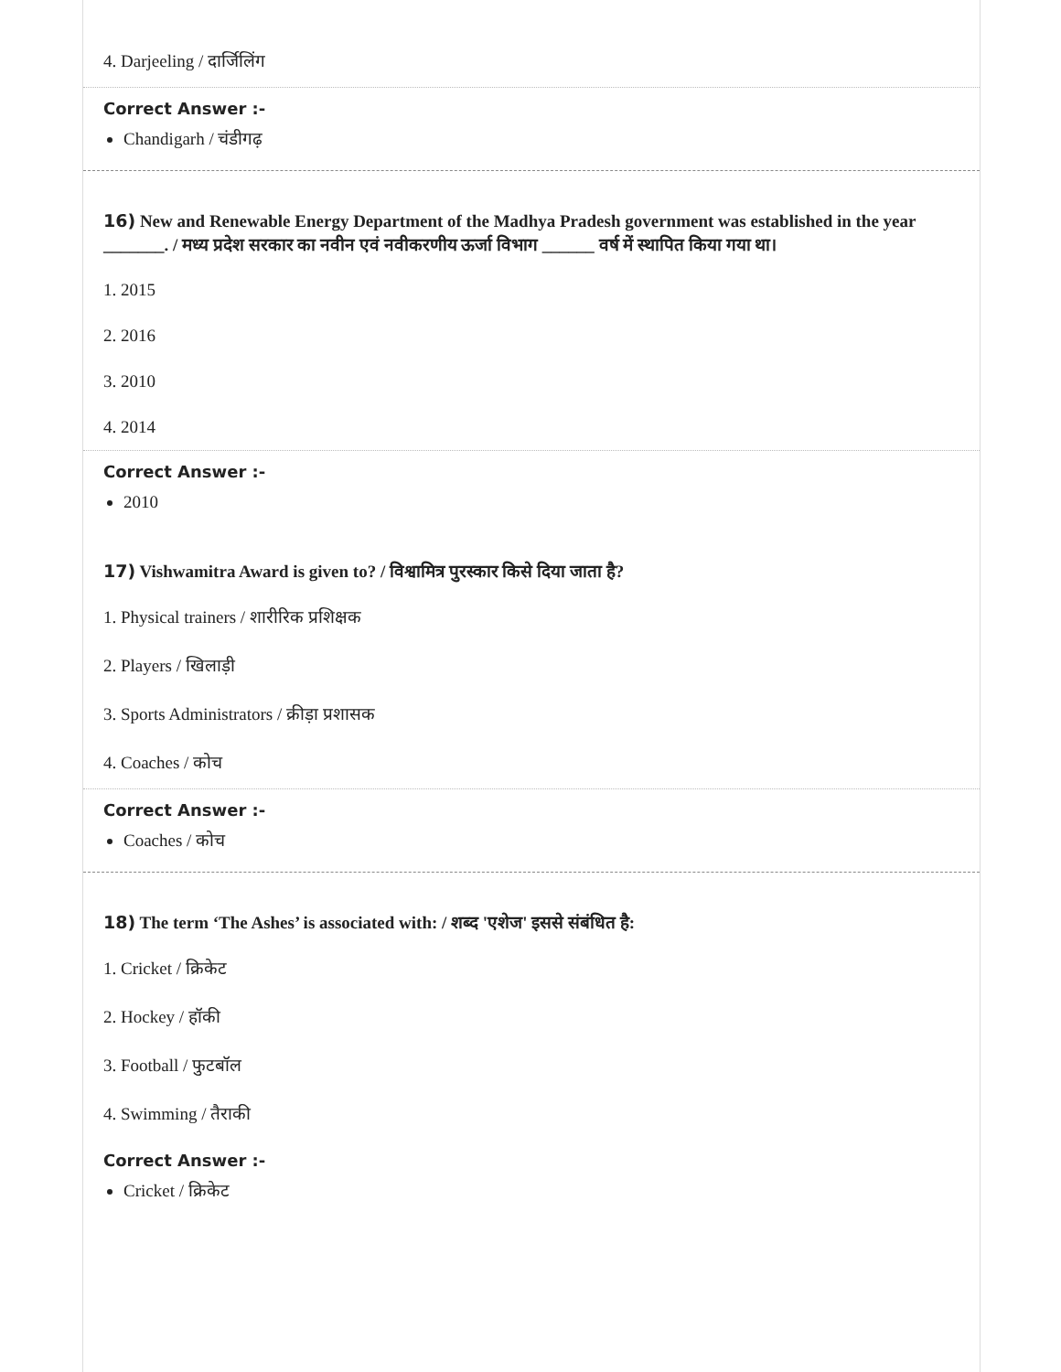4. Darjeeling / दार्जिलिंग
Correct Answer :-
Chandigarh / चंडीगढ़
16) New and Renewable Energy Department of the Madhya Pradesh government was established in the year _______. / मध्य प्रदेश सरकार का नवीन एवं नवीकरणीय ऊर्जा विभाग ______ वर्ष में स्थापित किया गया था।
1. 2015
2. 2016
3. 2010
4. 2014
Correct Answer :-
2010
17) Vishwamitra Award is given to? / विश्वामित्र पुरस्कार किसे दिया जाता है?
1. Physical trainers / शारीरिक प्रशिक्षक
2. Players / खिलाड़ी
3. Sports Administrators / क्रीड़ा प्रशासक
4. Coaches / कोच
Correct Answer :-
Coaches / कोच
18) The term ‘The Ashes’ is associated with: / शब्द 'एशेज' इससे संबंधित है:
1. Cricket / क्रिकेट
2. Hockey / हॉकी
3. Football / फुटबॉल
4. Swimming / तैराकी
Correct Answer :-
Cricket / क्रिकेट